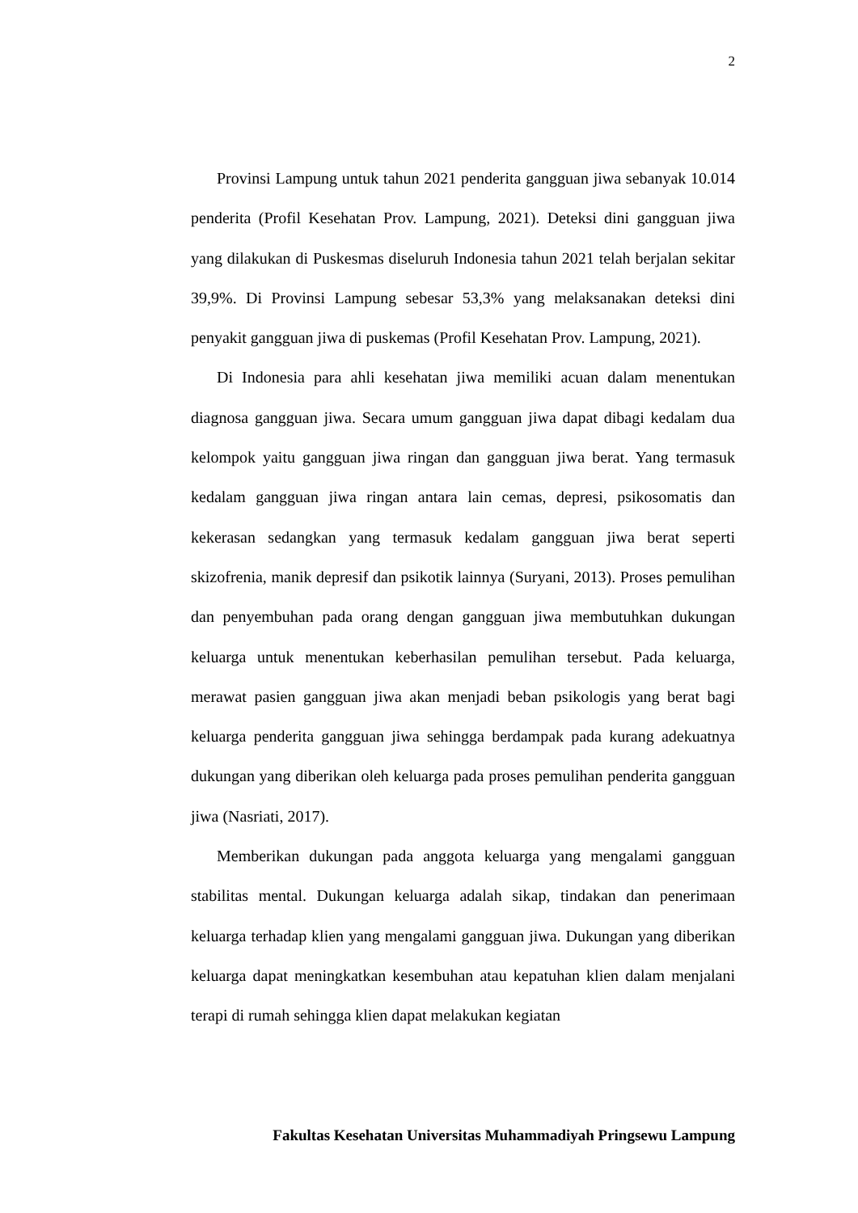2
Provinsi Lampung untuk tahun 2021 penderita gangguan jiwa sebanyak 10.014 penderita (Profil Kesehatan Prov. Lampung, 2021). Deteksi dini gangguan jiwa yang dilakukan di Puskesmas diseluruh Indonesia tahun 2021 telah berjalan sekitar 39,9%. Di Provinsi Lampung sebesar 53,3% yang melaksanakan deteksi dini penyakit gangguan jiwa di puskemas (Profil Kesehatan Prov. Lampung, 2021).
Di Indonesia para ahli kesehatan jiwa memiliki acuan dalam menentukan diagnosa gangguan jiwa. Secara umum gangguan jiwa dapat dibagi kedalam dua kelompok yaitu gangguan jiwa ringan dan gangguan jiwa berat. Yang termasuk kedalam gangguan jiwa ringan antara lain cemas, depresi, psikosomatis dan kekerasan sedangkan yang termasuk kedalam gangguan jiwa berat seperti skizofrenia, manik depresif dan psikotik lainnya (Suryani, 2013). Proses pemulihan dan penyembuhan pada orang dengan gangguan jiwa membutuhkan dukungan keluarga untuk menentukan keberhasilan pemulihan tersebut. Pada keluarga, merawat pasien gangguan jiwa akan menjadi beban psikologis yang berat bagi keluarga penderita gangguan jiwa sehingga berdampak pada kurang adekuatnya dukungan yang diberikan oleh keluarga pada proses pemulihan penderita gangguan jiwa (Nasriati, 2017).
Memberikan dukungan pada anggota keluarga yang mengalami gangguan stabilitas mental. Dukungan keluarga adalah sikap, tindakan dan penerimaan keluarga terhadap klien yang mengalami gangguan jiwa. Dukungan yang diberikan keluarga dapat meningkatkan kesembuhan atau kepatuhan klien dalam menjalani terapi di rumah sehingga klien dapat melakukan kegiatan
Fakultas Kesehatan Universitas Muhammadiyah Pringsewu Lampung